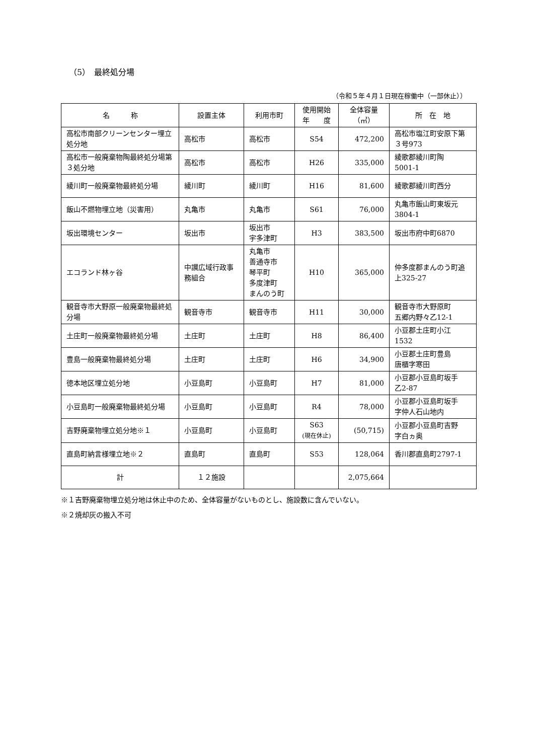（5）　最終処分場
（令和５年４月１日現在稼働中（一部休止））
| 名 称 | 設置主体 | 利用市町 | 使用開始 年 度 | 全体容量 （㎥） | 所 在 地 |
| --- | --- | --- | --- | --- | --- |
| 高松市南部クリーンセンター埋立処分地 | 高松市 | 高松市 | S54 | 472,200 | 高松市塩江町安原下第３号973 |
| 高松市一般廃棄物陶最終処分場第３処分地 | 高松市 | 高松市 | H26 | 335,000 | 綾歌郡綾川町陶 5001-1 |
| 綾川町一般廃棄物最終処分場 | 綾川町 | 綾川町 | H16 | 81,600 | 綾歌郡綾川町西分 |
| 飯山不燃物埋立地（災害用） | 丸亀市 | 丸亀市 | S61 | 76,000 | 丸亀市飯山町東坂元3804-1 |
| 坂出環境センター | 坂出市 | 坂出市 宇多津町 | H3 | 383,500 | 坂出市府中町6870 |
| エコランド林ヶ谷 | 中讃広域行政事務組合 | 丸亀市 善通寺市 琴平町 多度津町 まんのう町 | H10 | 365,000 | 仲多度郡まんのう町追上325-27 |
| 観音寺市大野原一般廃棄物最終処分場 | 観音寺市 | 観音寺市 | H11 | 30,000 | 観音寺市大野原町 五郷内野々乙12-1 |
| 土庄町一般廃棄物最終処分場 | 土庄町 | 土庄町 | H8 | 86,400 | 小豆郡土庄町小江 1532 |
| 豊島一般廃棄物最終処分場 | 土庄町 | 土庄町 | H6 | 34,900 | 小豆郡土庄町豊島 唐櫃字寒田 |
| 徳本地区埋立処分地 | 小豆島町 | 小豆島町 | H7 | 81,000 | 小豆郡小豆島町坂手 乙2-87 |
| 小豆島町一般廃棄物最終処分場 | 小豆島町 | 小豆島町 | R4 | 78,000 | 小豆郡小豆島町坂手 字仲人石山地内 |
| 吉野廃棄物埋立処分地※１ | 小豆島町 | 小豆島町 | S63 (現在休止) | (50,715) | 小豆郡小豆島町吉野 字白ヵ奥 |
| 直島町納言様埋立地※２ | 直島町 | 直島町 | S53 | 128,064 | 香川郡直島町2797-1 |
| 計 | １２施設 | | | 2,075,664 | |
※１吉野廃棄物埋立処分地は休止中のため、全体容量がないものとし、施設数に含んでいない。
※２焼却灰の搬入不可